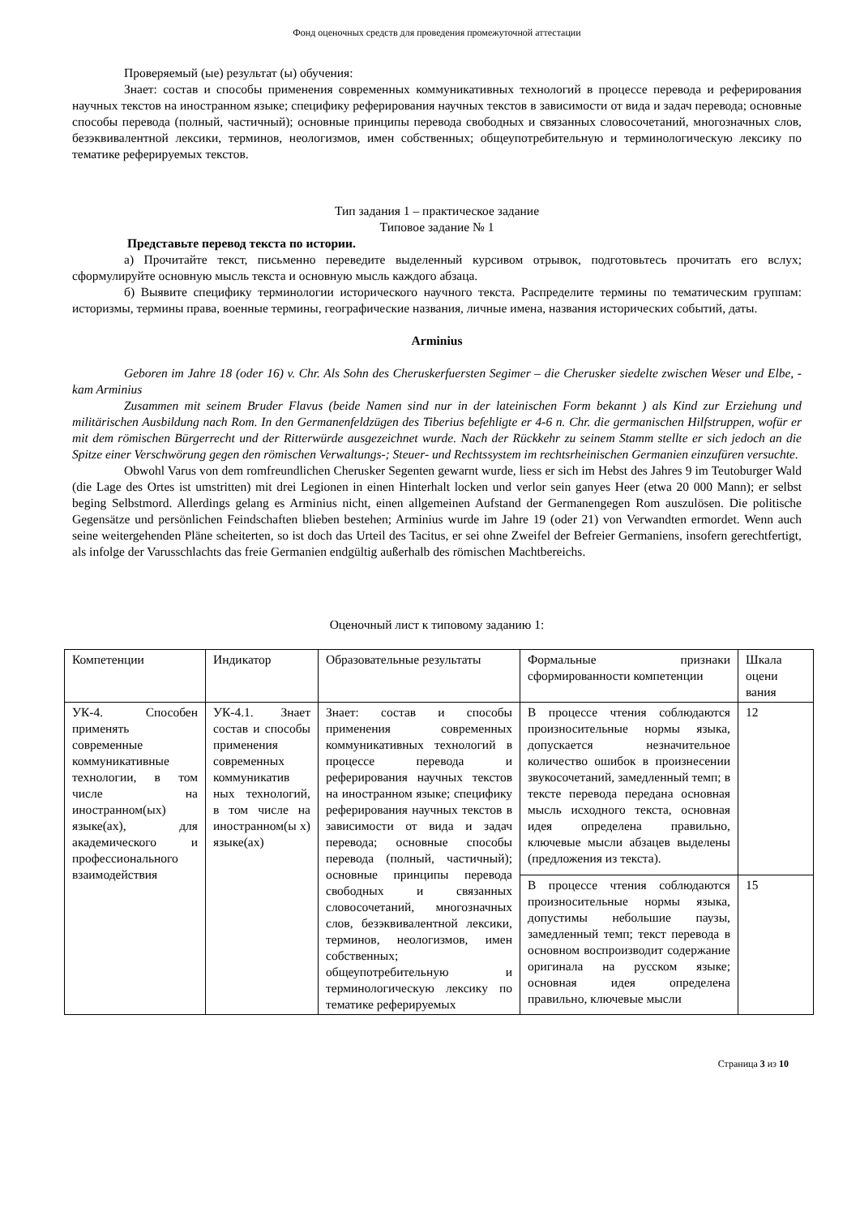Фонд оценочных средств для проведения промежуточной аттестации
Проверяемый (ые) результат (ы) обучения:
Знает: состав и способы применения современных коммуникативных технологий в процессе перевода и реферирования научных текстов на иностранном языке; специфику реферирования научных текстов в зависимости от вида и задач перевода; основные способы перевода (полный, частичный); основные принципы перевода свободных и связанных словосочетаний, многозначных слов, безэквивалентной лексики, терминов, неологизмов, имен собственных; общеупотребительную и терминологическую лексику по тематике реферируемых текстов.
Тип задания 1 – практическое задание
Типовое задание № 1
Представьте перевод текста по истории.
а) Прочитайте текст, письменно переведите выделенный курсивом отрывок, подготовьтесь прочитать его вслух; сформулируйте основную мысль текста и основную мысль каждого абзаца.
б) Выявите специфику терминологии исторического научного текста. Распределите термины по тематическим группам: историзмы, термины права, военные термины, географические названия, личные имена, названия исторических событий, даты.
Arminius
Geboren im Jahre 18 (oder 16) v. Chr. Als Sohn des Cheruskerfuersten Segimer – die Cherusker siedelte zwischen Weser und Elbe, - kam Arminius
Zusammen mit seinem Bruder Flavus (beide Namen sind nur in der lateinischen Form bekannt ) als Kind zur Erziehung und militärischen Ausbildung nach Rom. In den Germanenfeldzügen des Tiberius befehligte er 4-6 n. Chr. die germanischen Hilfstruppen, wofür er mit dem römischen Bürgerrecht und der Ritterwürde ausgezeichnet wurde. Nach der Rückkehr zu seinem Stamm stellte er sich jedoch an die Spitze einer Verschwörung gegen den römischen Verwaltungs-; Steuer- und Rechtssystem im rechtsrheinischen Germanien einzufüren versuchte.
Obwohl Varus von dem romfreundlichen Cherusker Segenten gewarnt wurde, liess er sich im Hebst des Jahres 9 im Teutoburger Wald (die Lage des Ortes ist umstritten) mit drei Legionen in einen Hinterhalt locken und verlor sein ganyes Heer (etwa 20 000 Mann); er selbst beging Selbstmord. Allerdings gelang es Arminius nicht, einen allgemeinen Aufstand der Germanengegen Rom auszulösen. Die politische Gegensätze und persönlichen Feindschaften blieben bestehen; Arminius wurde im Jahre 19 (oder 21) von Verwandten ermordet. Wenn auch seine weitergehenden Pläne scheiterten, so ist doch das Urteil des Tacitus, er sei ohne Zweifel der Befreier Germaniens, insofern gerechtfertigt, als infolge der Varusschlachts das freie Germanien endgültig außerhalb des römischen Machtbereichs.
Оценочный лист к типовому заданию 1:
| Компетенции | Индикатор | Образовательные результаты | Формальные признаки сформированности компетенции | Шкала оцени вания |
| УК-4. Способен применять современные коммуникативные технологии, в том числе на иностранном(ых) языке(ах), для академического и профессионального взаимодействия | УК-4.1. Знает состав и способы применения современных коммуникатив ных технологий, в том числе на иностранном(ы х) языке(ах) | Знает: состав и способы применения современных коммуникативных технологий в процессе перевода и реферирования научных текстов на иностранном языке; специфику реферирования научных текстов в зависимости от вида и задач перевода; основные способы перевода (полный, частичный); основные принципы перевода свободных и связанных словосочетаний, многозначных слов, безэквивалентной лексики, терминов, неологизмов, имен собственных; общеупотребительную и терминологическую лексику по тематике реферируемых | В процессе чтения соблюдаются произносительные нормы языка, допускается незначительное количество ошибок в произнесении звукосочетаний, замедленный темп; в тексте перевода передана основная мысль исходного текста, основная идея определена правильно, ключевые мысли абзацев выделены (предложения из текста). | 12 |
| | | | В процессе чтения соблюдаются произносительные нормы языка, допустимы небольшие паузы, замедленный темп; текст перевода в основном воспроизводит содержание оригинала на русском языке; основная идея определена правильно, ключевые мысли | 15 |
Страница 3 из 10